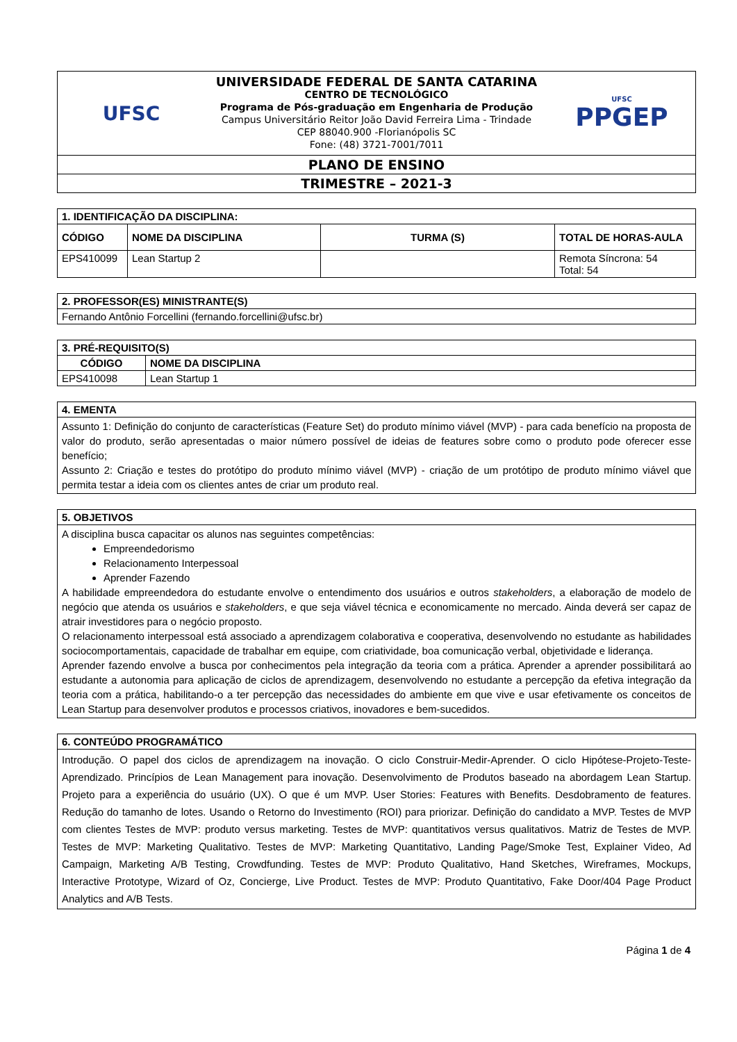| UFSC UNIVERSIDADE FEDERAL DE SANTA CATARINA CENTRO DE TECNOLÓGICO Programa de Pós-graduação em Engenharia de Produção Campus Universitário Reitor João David Ferreira Lima - Trindade CEP 88040.900 -Florianópolis SC Fone: (48) 3721-7001/7011 UFSC PPGEP |
| PLANO DE ENSINO |
| TRIMESTRE – 2021-3 |
| 1. IDENTIFICAÇÃO DA DISCIPLINA: | | | |
| --- | --- | --- | --- |
| CÓDIGO | NOME DA DISCIPLINA | TURMA (S) | TOTAL DE HORAS-AULA |
| EPS410099 | Lean Startup 2 | | Remota Síncrona: 54 Total: 54 |
| 2. PROFESSOR(ES) MINISTRANTE(S) |
| --- |
| Fernando Antônio Forcellini (fernando.forcellini@ufsc.br) |
| 3. PRÉ-REQUISITO(S) | |
| --- | --- |
| CÓDIGO | NOME DA DISCIPLINA |
| EPS410098 | Lean Startup 1 |
| 4. EMENTA |
| --- |
| Assunto 1: Definição do conjunto de características (Feature Set) do produto mínimo viável (MVP) - para cada benefício na proposta de valor do produto, serão apresentadas o maior número possível de ideias de features sobre como o produto pode oferecer esse benefício; Assunto 2: Criação e testes do protótipo do produto mínimo viável (MVP) - criação de um protótipo de produto mínimo viável que permita testar a ideia com os clientes antes de criar um produto real. |
| 5. OBJETIVOS |
| --- |
| A disciplina busca capacitar os alunos nas seguintes competências: Empreendedorismo Relacionamento Interpessoal Aprender Fazendo A habilidade empreendedora do estudante envolve o entendimento dos usuários e outros stakeholders , a elaboração de modelo de negócio que atenda os usuários e stakeholders , e que seja viável técnica e economicamente no mercado. Ainda deverá ser capaz de atrair investidores para o negócio proposto. O relacionamento interpessoal está associado a aprendizagem colaborativa e cooperativa, desenvolvendo no estudante as habilidades sociocomportamentais, capacidade de trabalhar em equipe, com criatividade, boa comunicação verbal, objetividade e liderança. Aprender fazendo envolve a busca por conhecimentos pela integração da teoria com a prática. Aprender a aprender possibilitará ao estudante a autonomia para aplicação de ciclos de aprendizagem, desenvolvendo no estudante a percepção da efetiva integração da teoria com a prática, habilitando-o a ter percepção das necessidades do ambiente em que vive e usar efetivamente os conceitos de Lean Startup para desenvolver produtos e processos criativos, inovadores e bem-sucedidos. |
| 6. CONTEÚDO PROGRAMÁTICO |
| --- |
| Introdução. O papel dos ciclos de aprendizagem na inovação. O ciclo Construir-Medir-Aprender. O ciclo Hipótese-Projeto-Teste-Aprendizado. Princípios de Lean Management para inovação. Desenvolvimento de Produtos baseado na abordagem Lean Startup. Projeto para a experiência do usuário (UX). O que é um MVP. User Stories: Features with Benefits. Desdobramento de features. Redução do tamanho de lotes. Usando o Retorno do Investimento (ROI) para priorizar. Definição do candidato a MVP. Testes de MVP com clientes Testes de MVP: produto versus marketing. Testes de MVP: quantitativos versus qualitativos. Matriz de Testes de MVP. Testes de MVP: Marketing Qualitativo. Testes de MVP: Marketing Quantitativo, Landing Page/Smoke Test, Explainer Video, Ad Campaign, Marketing A/B Testing, Crowdfunding. Testes de MVP: Produto Qualitativo, Hand Sketches, Wireframes, Mockups, Interactive Prototype, Wizard of Oz, Concierge, Live Product. Testes de MVP: Produto Quantitativo, Fake Door/404 Page Product Analytics and A/B Tests. |
Página 1 de 4